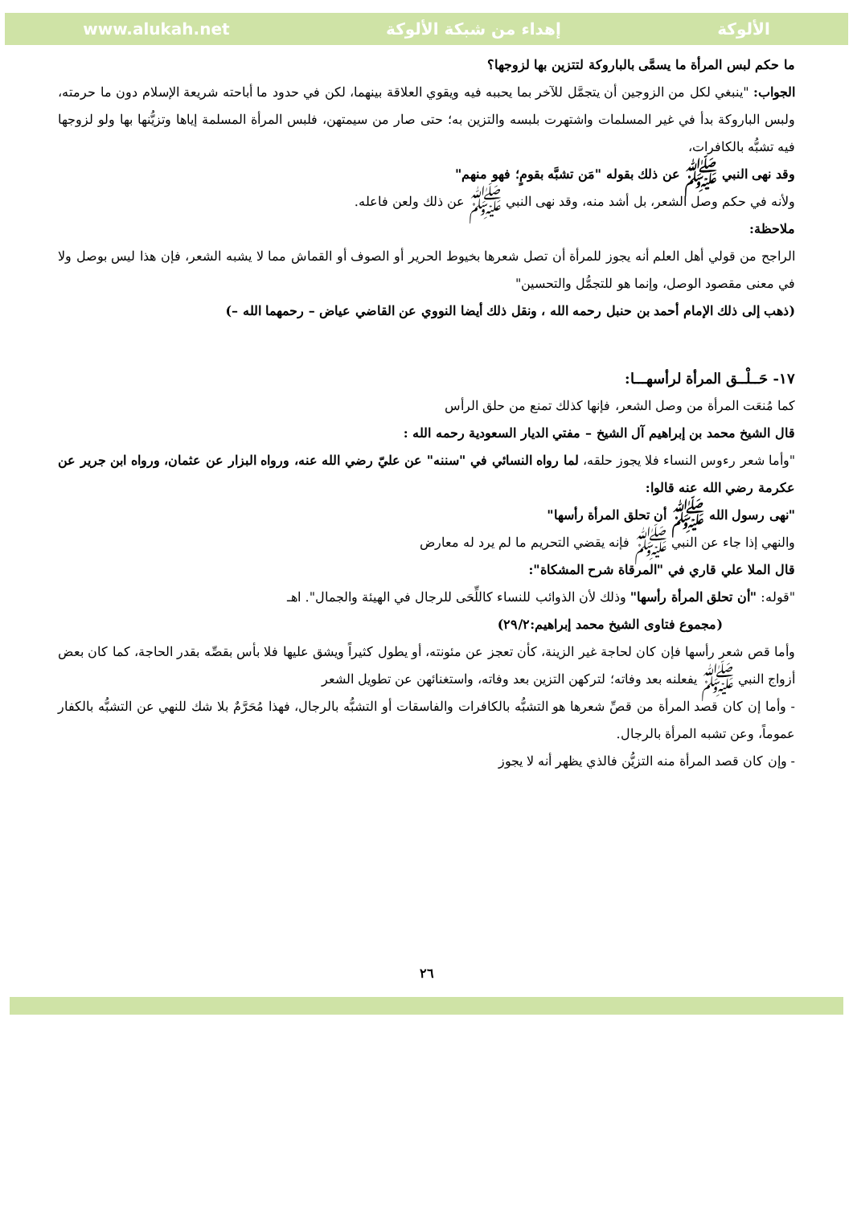www.alukah.net إهداء من شبكة الألوكة الألوكة
ما حكم لبس المرأة ما يسمَّى بالباروكة لتتزين بها لزوجها؟
الجواب: "ينبغي لكل من الزوجين أن يتجمَّل للآخر بما يحببه فيه ويقوي العلاقة بينهما، لكن في حدود ما أباحته شريعة الإسلام دون ما حرمته، ولبس الباروكة بدأ في غير المسلمات واشتهرت بلبسه والتزين به؛ حتى صار من سيمتهن، فلبس المرأة المسلمة إياها وتزيُّنها بها ولو لزوجها فيه تشبُّه بالكافرات،
وقد نهى النبي ﷺ عن ذلك بقوله "مَن تشبَّه بقومٍ؛ فهو منهم"
ولأنه في حكم وصل الشعر، بل أشد منه، وقد نهى النبي ﷺ عن ذلك ولعن فاعله.
ملاحظة:
الراجح من قولي أهل العلم أنه يجوز للمرأة أن تصل شعرها بخيوط الحرير أو الصوف أو القماش مما لا يشبه الشعر، فإن هذا ليس بوصل ولا في معنى مقصود الوصل، وإنما هو للتجمُّل والتحسين"
(ذهب إلى ذلك الإمام أحمد بن حنبل رحمه الله ، ونقل ذلك أيضا النووي عن القاضي عياض – رحمهما الله –)
١٧- حَــلْــق المرأة لرأسهـــا:
كما مُنعَت المرأة من وصل الشعر، فإنها كذلك تمنع من حلق الرأس
قال الشيخ محمد بن إبراهيم آل الشيخ – مفتي الديار السعودية رحمه الله :
"وأما شعر رءوس النساء فلا يجوز حلقه، لما رواه النسائي في "سننه" عن عليّ رضي الله عنه، ورواه البزار عن عثمان، ورواه ابن جرير عن عكرمة رضي الله عنه قالوا:
"نهى رسول الله ﷺ أن تحلق المرأة رأسها"
والنهي إذا جاء عن النبي ﷺ فإنه يقضي التحريم ما لم يرد له معارض
قال الملا علي قاري في "المرقاة شرح المشكاة":
"قوله: "أن تحلق المرأة رأسها" وذلك لأن الذوائب للنساء كاللِّحَى للرجال في الهيئة والجمال". اهـ
(مجموع فتاوى الشيخ محمد إبراهيم:٢٩/٢)
وأما قص شعر رأسها فإن كان لحاجة غير الزينة، كأن تعجز عن مئونته، أو يطول كثيراً ويشق عليها فلا بأس بقصِّه بقدر الحاجة، كما كان بعض أزواج النبي ﷺ يفعلنه بعد وفاته؛ لتركهن التزين بعد وفاته، واستغنائهن عن تطويل الشعر
- وأما إن كان قصد المرأة من قصِّ شعرها هو التشبُّه بالكافرات والفاسقات أو التشبُّه بالرجال، فهذا مُحَرَّمٌ بلا شك للنهي عن التشبُّه بالكفار عموماً، وعن تشبه المرأة بالرجال.
- وإن كان قصد المرأة منه التزيُّن فالذي يظهر أنه لا يجوز
٢٦